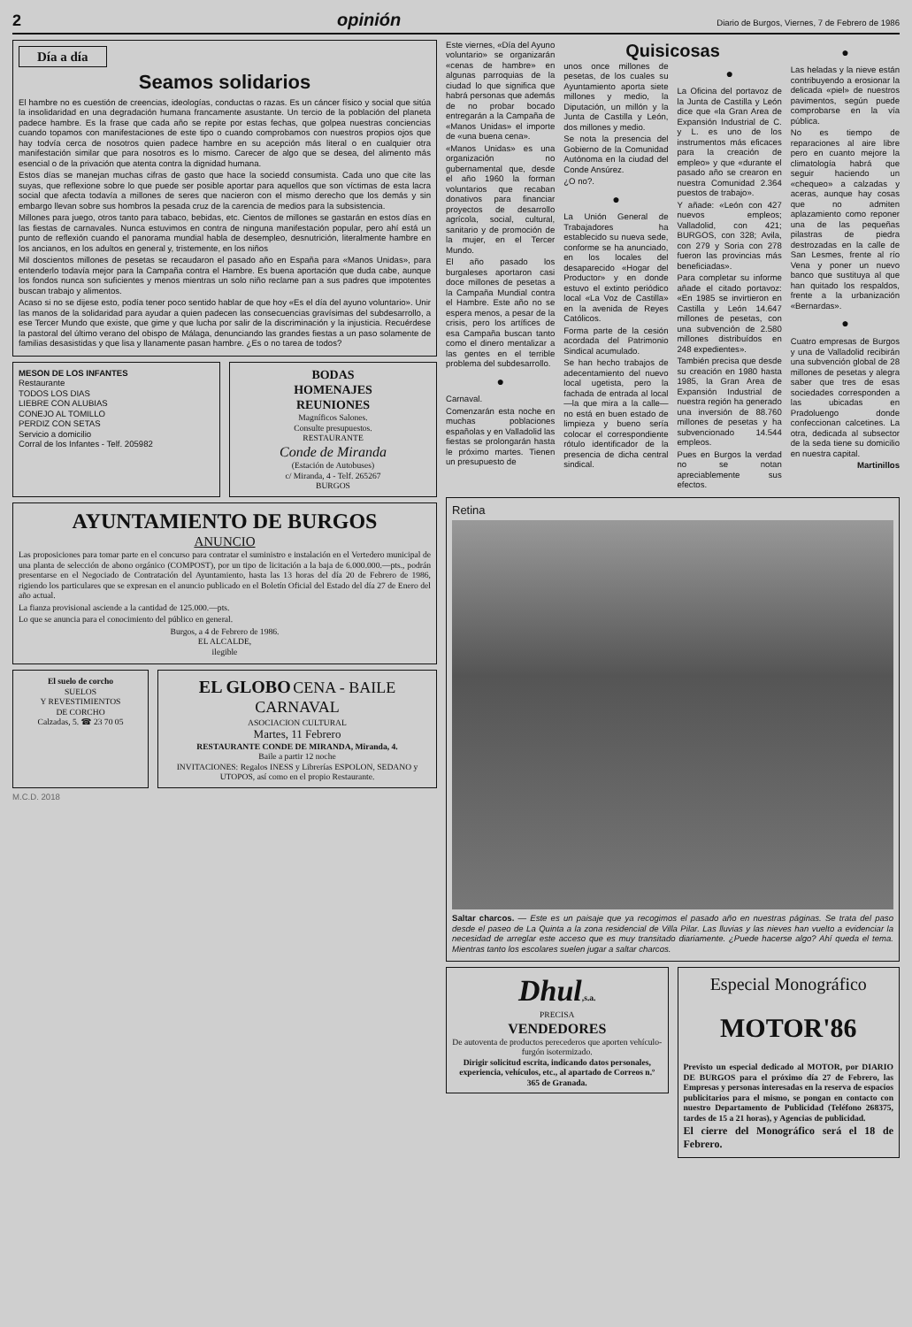2 opinión Diario de Burgos, Viernes, 7 de Febrero de 1986
Día a día
Seamos solidarios
El hambre no es cuestión de creencias, ideologías, conductas o razas. Es un cáncer físico y social que sitúa la insolidaridad en una degradación humana francamente asustante. Un tercio de la población del planeta padece hambre. Es la frase que cada año se repite por estas fechas, que golpea nuestras conciencias cuando topamos con manifestaciones de este tipo o cuando comprobamos con nuestros propios ojos que hay todvía cerca de nosotros quien padece hambre en su acepción más literal o en cualquier otra manifestación similar que para nosotros es lo mismo. Carecer de algo que se desea, del alimento más esencial o de la privación que atenta contra la dignidad humana.
Estos días se manejan muchas cifras de gasto que hace la sociedd consumista. Cada uno que cite las suyas, que reflexione sobre lo que puede ser posible aportar para aquellos que son víctimas de esta lacra social que afecta todavía a millones de seres que nacieron con el mismo derecho que los demás y sin embargo llevan sobre sus hombros la pesada cruz de la carencia de medios para la subsistencia.
Millones para juego, otros tanto para tabaco, bebidas, etc. Cientos de millones se gastarán en estos días en las fiestas de carnavales. Nunca estuvimos en contra de ninguna manifestación popular, pero ahí está un punto de reflexión cuando el panorama mundial habla de desempleo, desnutrición, literalmente hambre en los ancianos, en los adultos en general y, tristemente, en los niños
Mil doscientos millones de pesetas se recaudaron el pasado año en España para «Manos Unidas», para entenderlo todavía mejor para la Campaña contra el Hambre. Es buena aportación que duda cabe, aunque los fondos nunca son suficientes y menos mientras un solo niño reclame pan a sus padres que impotentes buscan trabajo y alimentos.
Acaso si no se dijese esto, podía tener poco sentido hablar de que hoy «Es el día del ayuno voluntario». Unir las manos de la solidaridad para ayudar a quien padecen las consecuencias gravísimas del subdesarrollo, a ese Tercer Mundo que existe, que gime y que lucha por salir de la discriminación y la injusticia. Recuérdese la pastoral del último verano del obispo de Málaga, denunciando las grandes fiestas a un paso solamente de familias desasistidas y que lisa y llanamente pasan hambre. ¿Es o no tarea de todos?
MESON DE LOS INFANTES
Restaurante
TODOS LOS DIAS
LIEBRE CON ALUBIAS
CONEJO AL TOMILLO
PERDIZ CON SETAS
Servicio a domicilio
Corral de los Infantes - Telf. 205982
BODAS
HOMENAJES
REUNIONES
Magníficos Salones.
Consulte presupuestos.
RESTAURANTE
Conde de Miranda
(Estación de Autobuses)
c/ Miranda, 4 - Telf. 265267
BURGOS
AYUNTAMIENTO DE BURGOS
ANUNCIO
Las proposiciones para tomar parte en el concurso para contratar el suministro e instalación en el Vertedero municipal de una planta de selección de abono orgánico (COMPOST), por un tipo de licitación a la baja de 6.000.000.—pts., podrán presentarse en el Negociado de Contratación del Ayuntamiento, hasta las 13 horas del día 20 de Febrero de 1986, rigiendo los particulares que se expresan en el anuncio publicado en el Boletín Oficial del Estado del día 27 de Enero del año actual.
La fianza provisional asciende a la cantidad de 125.000.—pts.
Lo que se anuncia para el conocimiento del público en general.
Burgos, a 4 de Febrero de 1986.
EL ALCALDE,
ilegible
El suelo de corcho
SUELOS
Y REVESTIMIENTOS
DE CORCHO
Calzadas, 5. ☎ 23 70 05
EL GLOBO CENA - BAILE CARNAVAL
ASOCIACION CULTURAL
Martes, 11 Febrero
RESTAURANTE CONDE DE MIRANDA, Miranda, 4.
Baile a partir 12 noche
INVITACIONES: Regalos INESS y Librerías ESPOLON, SEDANO y UTOPOS, así como en el propio Restaurante.
M.C.D. 2018
Este viernes, «Día del Ayuno voluntario» se organizarán «cenas de hambre» en algunas parroquias de la ciudad lo que significa que habrá personas que además de no probar bocado entregarán a la Campaña de «Manos Unidas» el importe de «una buena cena».
«Manos Unidas» es una organización no gubernamental que, desde el año 1960 la forman voluntarios que recaban donativos para financiar proyectos de desarrollo agrícola, social, cultural, sanitario y de promoción de la mujer, en el Tercer Mundo.
El año pasado los burgaleses aportaron casi doce millones de pesetas a la Campaña Mundial contra el Hambre. Este año no se espera menos, a pesar de la crisis, pero los artífices de esa Campaña buscan tanto como el dinero mentalizar a las gentes en el terrible problema del subdesarrollo.
●
Carnaval.
Comenzarán esta noche en muchas poblaciones españolas y en Valladolid las fiestas se prolongarán hasta le próximo martes. Tienen un presupuesto de
Quisicosas
unos once millones de pesetas, de los cuales su Ayuntamiento aporta siete millones y medio, la Diputación, un millón y la Junta de Castilla y León, dos millones y medio.
Se nota la presencia del Gobierno de la Comunidad Autónoma en la ciudad del Conde Ansúrez.
¿O no?.
●
La Unión General de Trabajadores ha establecido su nueva sede, conforme se ha anunciado, en los locales del desaparecido «Hogar del Productor» y en donde estuvo el extinto periódico local «La Voz de Castilla» en la avenida de Reyes Católicos.
Forma parte de la cesión acordada del Patrimonio Sindical acumulado.
Se han hecho trabajos de adecentamiento del nuevo local ugetista, pero la fachada de entrada al local —la que mira a la calle— no está en buen estado de limpieza y bueno sería colocar el correspondiente rótulo identificador de la presencia de dicha central sindical.
●
La Oficina del portavoz de la Junta de Castilla y León dice que «la Gran Area de Expansión Industrial de C. y L. es uno de los instrumentos más eficaces para la creación de empleo» y que «durante el pasado año se crearon en nuestra Comunidad 2.364 puestos de trabajo».
Y añade: «León con 427 nuevos empleos; Valladolid, con 421; BURGOS, con 328; Avila, con 279 y Soria con 278 fueron las provincias más beneficiadas».
Para completar su informe añade el citado portavoz: «En 1985 se invirtieron en Castilla y León 14.647 millones de pesetas, con una subvención de 2.580 millones distribuídos en 248 expedientes».
También precisa que desde su creación en 1980 hasta 1985, la Gran Area de Expansión Industrial de nuestra región ha generado una inversión de 88.760 millones de pesetas y ha subvencionado 14.544 empleos.
Pues en Burgos la verdad no se notan apreciablemente sus efectos.
●
Las heladas y la nieve están contribuyendo a erosionar la delicada «piel» de nuestros pavimentos, según puede comprobarse en la vía pública.
No es tiempo de reparaciones al aire libre pero en cuanto mejore la climatología habrá que seguir haciendo un «chequeo» a calzadas y aceras, aunque hay cosas que no admiten aplazamiento como reponer una de las pequeñas pilastras de piedra destrozadas en la calle de San Lesmes, frente al río Vena y poner un nuevo banco que sustituya al que han quitado los respaldos, frente a la urbanización «Bernardas».
●
Cuatro empresas de Burgos y una de Valladolid recibirán una subvención global de 28 millones de pesetas y alegra saber que tres de esas sociedades corresponden a las ubicadas en Pradoluengo donde confeccionan calcetines. La otra, dedicada al subsector de la seda tiene su domicilio en nuestra capital.
Martinillos
Retina
Saltar charcos. — Este es un paisaje que ya recogimos el pasado año en nuestras páginas. Se trata del paso desde el paseo de La Quinta a la zona residencial de Villa Pilar. Las lluvias y las nieves han vuelto a evidenciar la necesidad de arreglar este acceso que es muy transitado diariamente. ¿Puede hacerse algo? Ahí queda el tema. Mientras tanto los escolares suelen jugar a saltar charcos.
Dhul,s.a.
PRECISA
VENDEDORES
De autoventa de productos perecederos que aporten vehículo-furgón isotermizado.
Dirigir solicitud escrita, indicando datos personales, experiencia, vehículos, etc., al apartado de Correos n.º 365 de Granada.
Especial Monográfico
MOTOR'86
Previsto un especial dedicado al MOTOR, por DIARIO DE BURGOS para el próximo día 27 de Febrero, las Empresas y personas interesadas en la reserva de espacios publicitarios para el mismo, se pongan en contacto con nuestro Departamento de Publicidad (Teléfono 268375, tardes de 15 a 21 horas), y Agencias de publicidad.
El cierre del Monográfico será el 18 de Febrero.